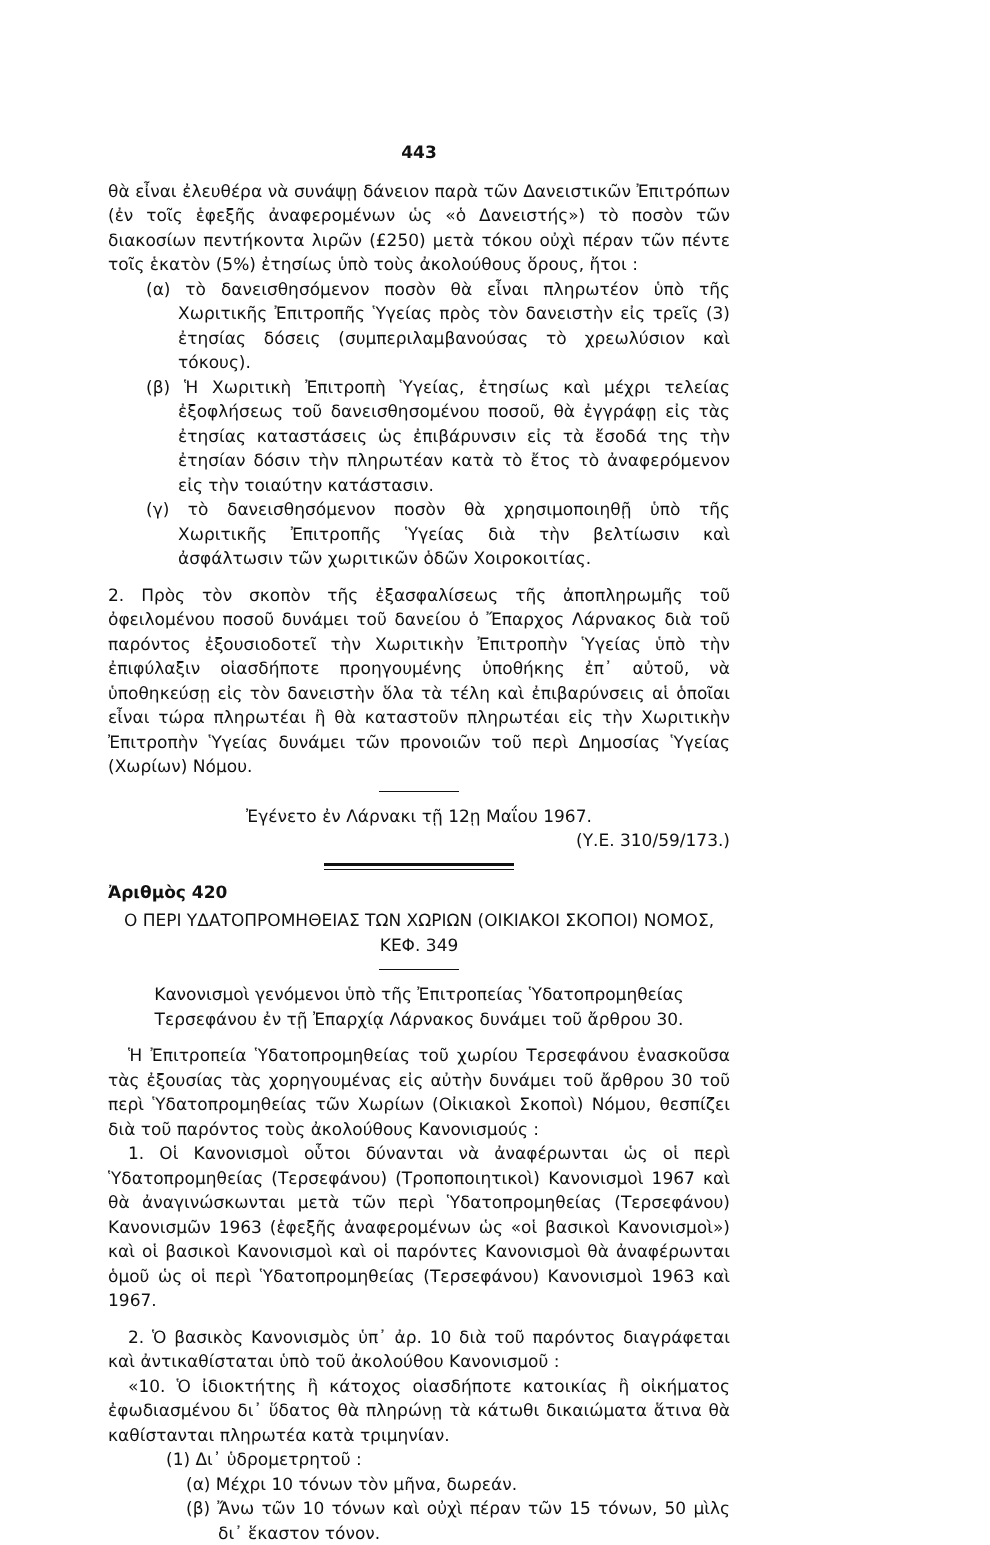443
θὰ εἶναι ἐλευθέρα νὰ συνάψῃ δάνειον παρὰ τῶν Δανειστικῶν Ἐπιτρόπων (ἐν τοῖς ἑφεξῆς ἀναφερομένων ὡς «ὁ Δανειστής») τὸ ποσὸν τῶν διακοσίων πεντήκοντα λιρῶν (£250) μετὰ τόκου οὐχὶ πέραν τῶν πέντε τοῖς ἑκατὸν (5%) ἐτησίως ὑπὸ τοὺς ἀκολούθους ὅρους, ἤτοι :
(α) τὸ δανεισθησόμενον ποσὸν θὰ εἶναι πληρωτέον ὑπὸ τῆς Χωριτικῆς Ἐπιτροπῆς Ὑγείας πρὸς τὸν δανειστὴν εἰς τρεῖς (3) ἐτησίας δόσεις (συμπεριλαμβανούσας τὸ χρεωλύσιον καὶ τόκους).
(β) Ἡ Χωριτικὴ Ἐπιτροπὴ Ὑγείας, ἐτησίως καὶ μέχρι τελείας ἐξοφλήσεως τοῦ δανεισθησομένου ποσοῦ, θὰ ἐγγράφῃ εἰς τὰς ἐτησίας καταστάσεις ὡς ἐπιβάρυνσιν εἰς τὰ ἔσοδά της τὴν ἐτησίαν δόσιν τὴν πληρωτέαν κατὰ τὸ ἔτος τὸ ἀναφερόμενον εἰς τὴν τοιαύτην κατάστασιν.
(γ) τὸ δανεισθησόμενον ποσὸν θὰ χρησιμοποιηθῇ ὑπὸ τῆς Χωριτικῆς Ἐπιτροπῆς Ὑγείας διὰ τὴν βελτίωσιν καὶ ἀσφάλτωσιν τῶν χωριτικῶν ὁδῶν Χοιροκοιτίας.
2. Πρὸς τὸν σκοπὸν τῆς ἐξασφαλίσεως τῆς ἀποπληρωμῆς τοῦ ὀφειλομένου ποσοῦ δυνάμει τοῦ δανείου ὁ Ἔπαρχος Λάρνακος διὰ τοῦ παρόντος ἐξουσιοδοτεῖ τὴν Χωριτικὴν Ἐπιτροπὴν Ὑγείας ὑπὸ τὴν ἐπιφύλαξιν οἱασδήποτε προηγουμένης ὑποθήκης ἐπ᾽ αὐτοῦ, νὰ ὑποθηκεύσῃ εἰς τὸν δανειστὴν ὅλα τὰ τέλη καὶ ἐπιβαρύνσεις αἱ ὁποῖαι εἶναι τώρα πληρωτέαι ἢ θὰ καταστοῦν πληρωτέαι εἰς τὴν Χωριτικὴν Ἐπιτροπὴν Ὑγείας δυνάμει τῶν προνοιῶν τοῦ περὶ Δημοσίας Ὑγείας (Χωρίων) Νόμου.
Ἐγένετο ἐν Λάρνακι τῇ 12ῃ Μαΐου 1967.
(Υ.Ε. 310/59/173.)
Ἀριθμὸς 420
Ο ΠΕΡΙ ΥΔΑΤΟΠΡΟΜΗΘΕΙΑΣ ΤΩΝ ΧΩΡΙΩΝ (ΟΙΚΙΑΚΟΙ ΣΚΟΠΟΙ) ΝΟΜΟΣ, ΚΕΦ. 349
Κανονισμοὶ γενόμενοι ὑπὸ τῆς Ἐπιτροπείας Ὑδατοπρομηθείας Τερσεφάνου ἐν τῇ Ἐπαρχίᾳ Λάρνακος δυνάμει τοῦ ἄρθρου 30.
Ἡ Ἐπιτροπεία Ὑδατοπρομηθείας τοῦ χωρίου Τερσεφάνου ἐνασκοῦσα τὰς ἐξουσίας τὰς χορηγουμένας εἰς αὐτὴν δυνάμει τοῦ ἄρθρου 30 τοῦ περὶ Ὑδατοπρομηθείας τῶν Χωρίων (Οἰκιακοὶ Σκοποὶ) Νόμου, θεσπίζει διὰ τοῦ παρόντος τοὺς ἀκολούθους Κανονισμούς :
1. Οἱ Κανονισμοὶ οὗτοι δύνανται νὰ ἀναφέρωνται ὡς οἱ περὶ Ὑδατοπρομηθείας (Τερσεφάνου) (Τροποποιητικοὶ) Κανονισμοὶ 1967 καὶ θὰ ἀναγινώσκωνται μετὰ τῶν περὶ Ὑδατοπρομηθείας (Τερσεφάνου) Κανονισμῶν 1963 (ἑφεξῆς ἀναφερομένων ὡς «οἱ βασικοὶ Κανονισμοὶ») καὶ οἱ βασικοὶ Κανονισμοὶ καὶ οἱ παρόντες Κανονισμοὶ θὰ ἀναφέρωνται ὁμοῦ ὡς οἱ περὶ Ὑδατοπρομηθείας (Τερσεφάνου) Κανονισμοὶ 1963 καὶ 1967.
2. Ὁ βασικὸς Κανονισμὸς ὑπ᾽ ἀρ. 10 διὰ τοῦ παρόντος διαγράφεται καὶ ἀντικαθίσταται ὑπὸ τοῦ ἀκολούθου Κανονισμοῦ :
«10. Ὁ ἰδιοκτήτης ἢ κάτοχος οἱασδήποτε κατοικίας ἢ οἰκήματος ἐφωδιασμένου δι᾽ ὕδατος θὰ πληρώνῃ τὰ κάτωθι δικαιώματα ἅτινα θὰ καθίστανται πληρωτέα κατὰ τριμηνίαν.
(1) Δι᾽ ὑδρομετρητοῦ :
(α) Μέχρι 10 τόνων τὸν μῆνα, δωρεάν.
(β) Ἄνω τῶν 10 τόνων καὶ οὐχὶ πέραν τῶν 15 τόνων, 50 μὶλς δι᾽ ἕκαστον τόνον.